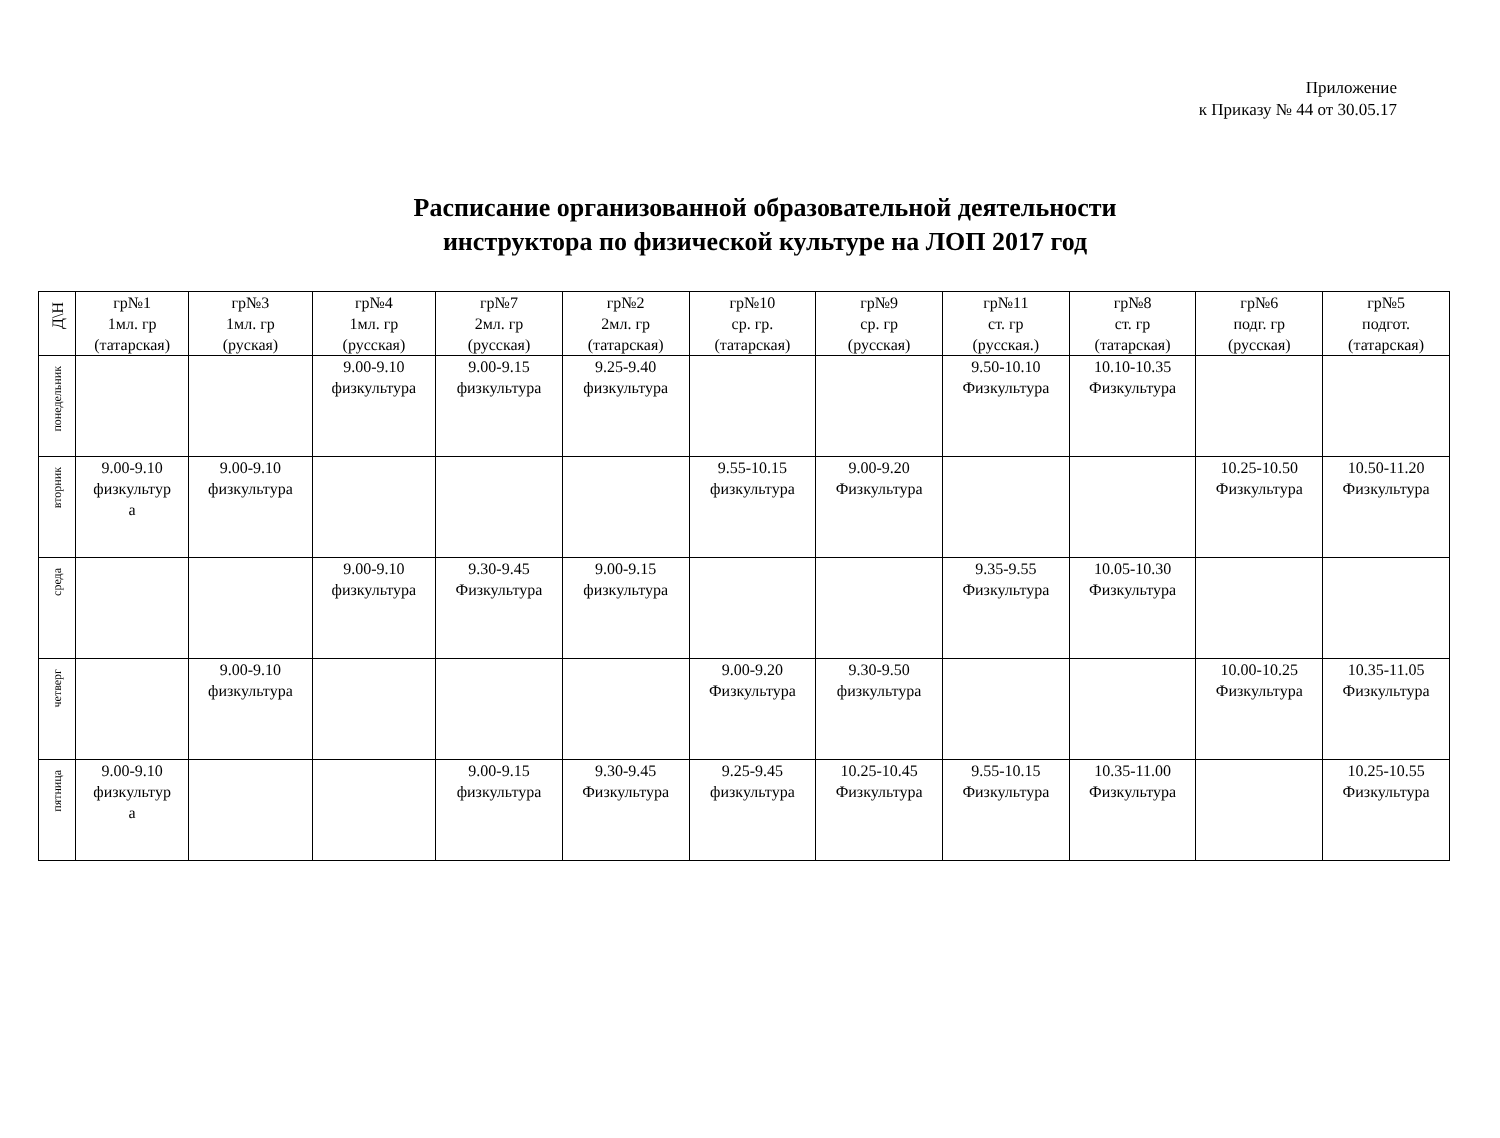Приложение
к Приказу № 44 от 30.05.17
Расписание организованной образовательной деятельности
инструктора по физической культуре на ЛОП 2017 год
| Д\Н | гр№1 1мл. гр (татарская) | гр№3 1мл. гр (руская) | гр№4 1мл. гр (русская) | гр№7 2мл. гр (русская) | гр№2 2мл. гр (татарская) | гр№10 ср. гр. (татарская) | гр№9 ср. гр (русская) | гр№11 ст. гр (русская.) | гр№8 ст. гр (татарская) | гр№6 подг. гр (русская) | гр№5 подгот. (татарская) |
| --- | --- | --- | --- | --- | --- | --- | --- | --- | --- | --- | --- |
| понедельник | | | 9.00-9.10 физкультура | 9.00-9.15 физкультура | 9.25-9.40 физкультура | | | 9.50-10.10 Физкультура | 10.10-10.35 Физкультура | | |
| вторник | 9.00-9.10 физкультур а | 9.00-9.10 физкультура | | | | 9.55-10.15 физкультура | 9.00-9.20 Физкультура | | | 10.25-10.50 Физкультура | 10.50-11.20 Физкультура |
| среда | | | 9.00-9.10 физкультура | 9.30-9.45 Физкультура | 9.00-9.15 физкультура | | | 9.35-9.55 Физкультура | 10.05-10.30 Физкультура | | |
| четверг | | 9.00-9.10 физкультура | | | | 9.00-9.20 Физкультура | 9.30-9.50 физкультура | | | 10.00-10.25 Физкультура | 10.35-11.05 Физкультура |
| пятница | 9.00-9.10 физкультур а | | | 9.00-9.15 физкультура | 9.30-9.45 Физкультура | 9.25-9.45 физкультура | 10.25-10.45 Физкультура | 9.55-10.15 Физкультура | 10.35-11.00 Физкультура | | 10.25-10.55 Физкультура |